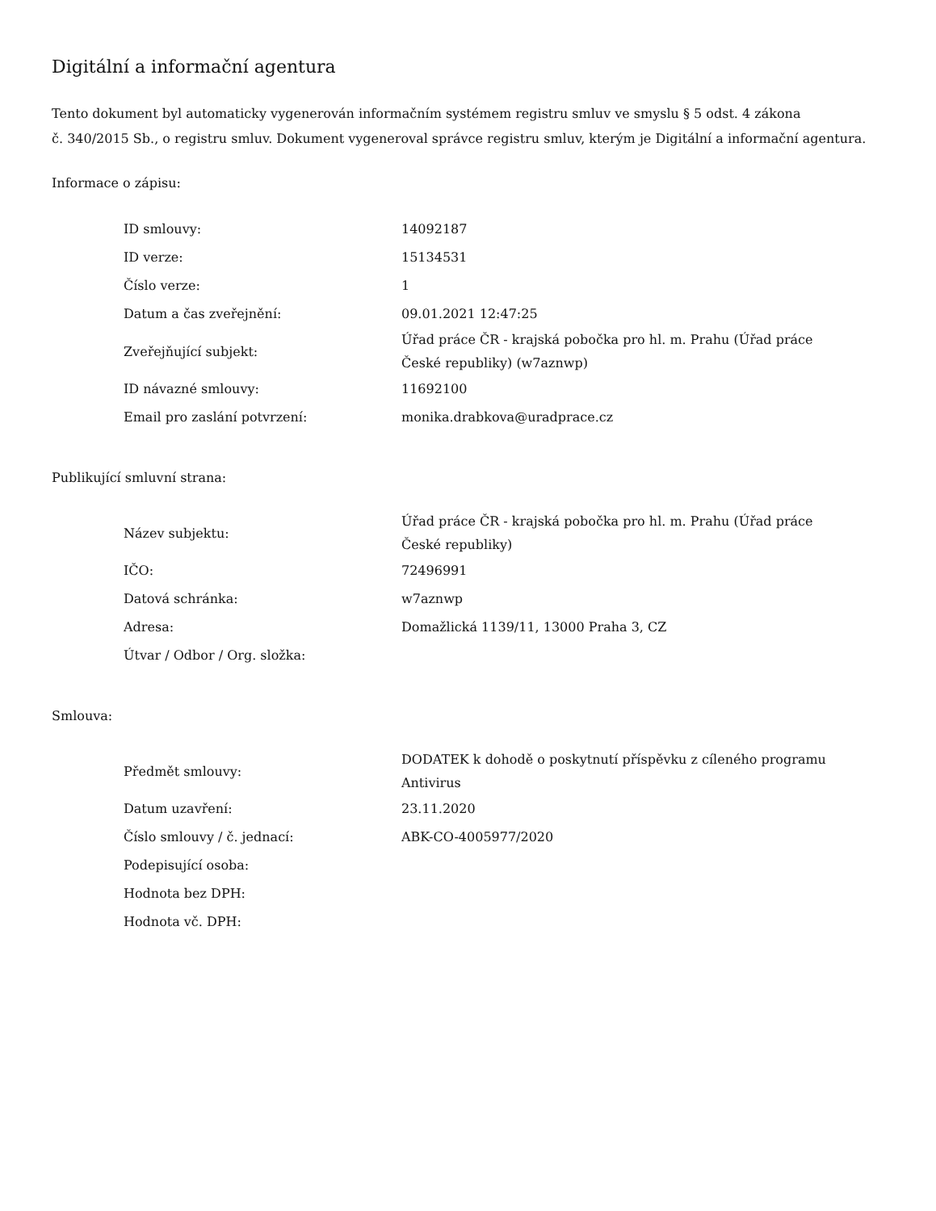Digitální a informační agentura
Tento dokument byl automaticky vygenerován informačním systémem registru smluv ve smyslu § 5 odst. 4 zákona
č. 340/2015 Sb., o registru smluv. Dokument vygeneroval správce registru smluv, kterým je Digitální a informační agentura.
Informace o zápisu:
| ID smlouvy: | 14092187 |
| ID verze: | 15134531 |
| Číslo verze: | 1 |
| Datum a čas zveřejnění: | 09.01.2021 12:47:25 |
| Zveřejňující subjekt: | Úřad práce ČR - krajská pobočka pro hl. m. Prahu (Úřad práce České republiky) (w7aznwp) |
| ID návazné smlouvy: | 11692100 |
| Email pro zaslání potvrzení: | monika.drabkova@uradprace.cz |
Publikující smluvní strana:
| Název subjektu: | Úřad práce ČR - krajská pobočka pro hl. m. Prahu (Úřad práce České republiky) |
| IČO: | 72496991 |
| Datová schránka: | w7aznwp |
| Adresa: | Domažlická 1139/11, 13000 Praha 3, CZ |
| Útvar / Odbor / Org. složka: | |
Smlouva:
| Předmět smlouvy: | DODATEK k dohodě o poskytnutí příspěvku z cíleného programu Antivirus |
| Datum uzavření: | 23.11.2020 |
| Číslo smlouvy / č. jednací: | ABK-CO-4005977/2020 |
| Podepisující osoba: | |
| Hodnota bez DPH: | |
| Hodnota vč. DPH: | |